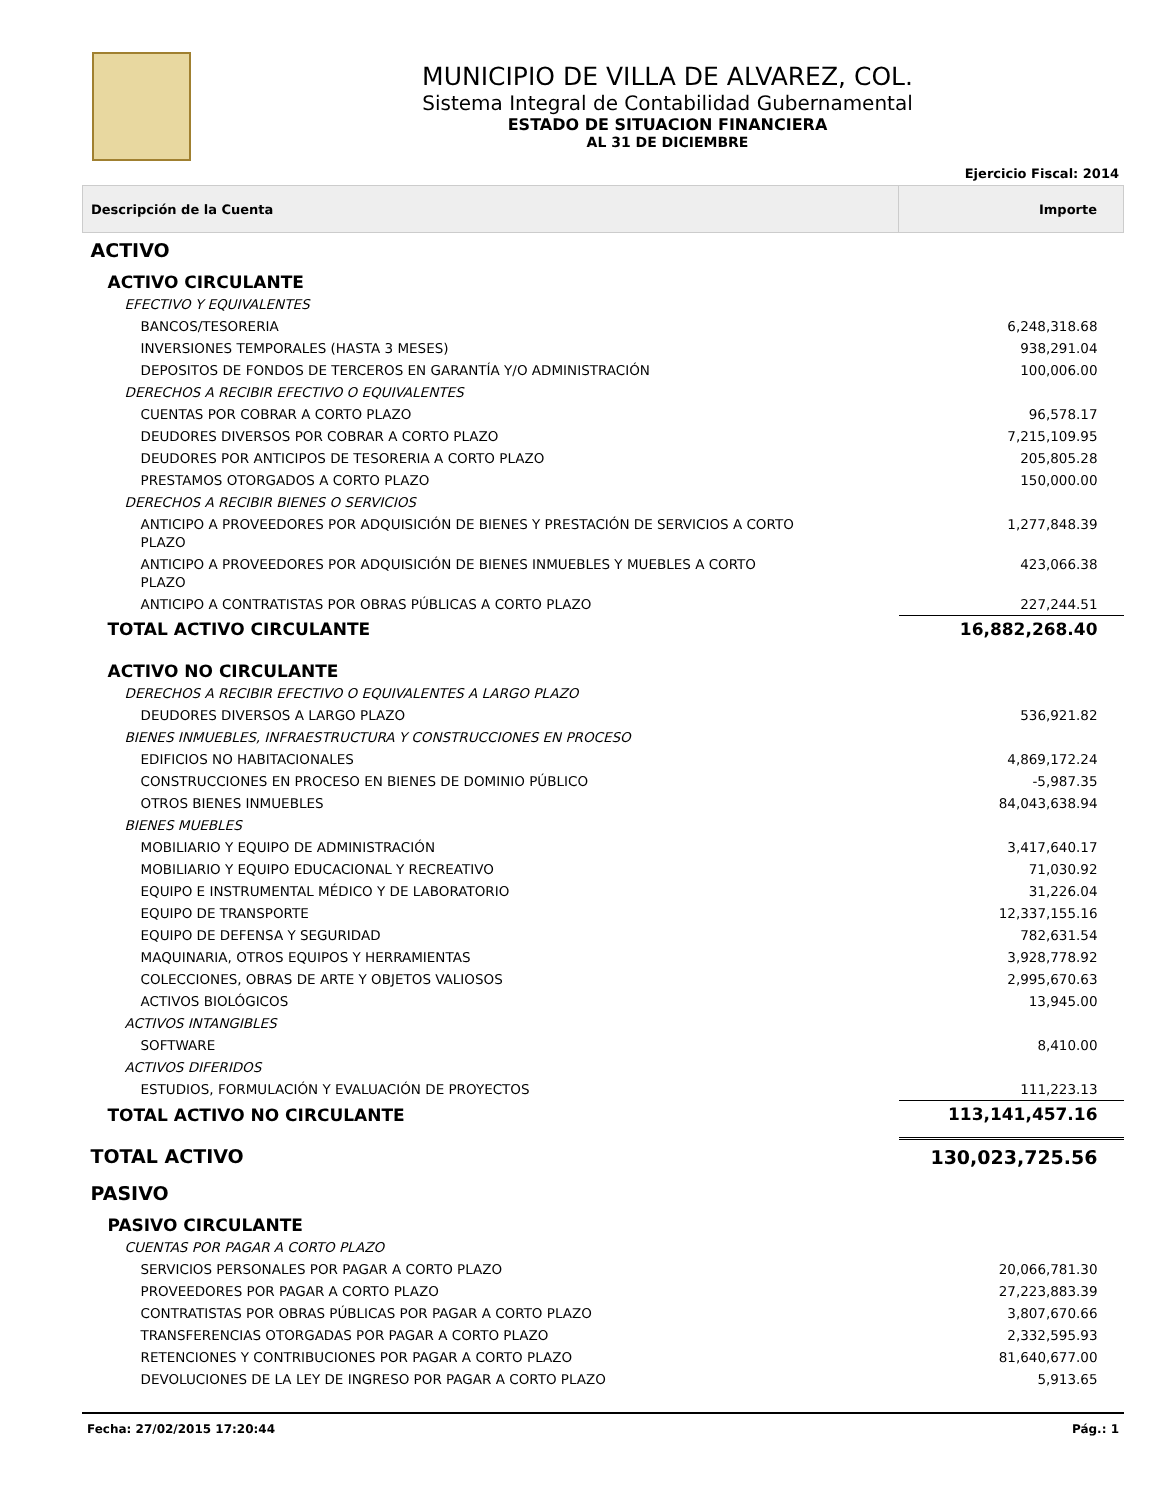MUNICIPIO DE VILLA DE ALVAREZ, COL.
Sistema Integral de Contabilidad Gubernamental
ESTADO DE SITUACION FINANCIERA
AL 31 DE DICIEMBRE
Ejercicio Fiscal: 2014
| Descripción de la Cuenta | Importe |
| --- | --- |
| ACTIVO | |
| ACTIVO CIRCULANTE | |
| EFECTIVO Y EQUIVALENTES | |
| BANCOS/TESORERIA | 6,248,318.68 |
| INVERSIONES TEMPORALES (HASTA 3 MESES) | 938,291.04 |
| DEPOSITOS DE FONDOS DE TERCEROS EN GARANTÍA Y/O ADMINISTRACIÓN | 100,006.00 |
| DERECHOS A RECIBIR EFECTIVO O EQUIVALENTES | |
| CUENTAS POR COBRAR A CORTO PLAZO | 96,578.17 |
| DEUDORES DIVERSOS POR COBRAR A CORTO PLAZO | 7,215,109.95 |
| DEUDORES POR ANTICIPOS DE TESORERIA A CORTO PLAZO | 205,805.28 |
| PRESTAMOS OTORGADOS A CORTO PLAZO | 150,000.00 |
| DERECHOS A RECIBIR BIENES O SERVICIOS | |
| ANTICIPO A PROVEEDORES POR ADQUISICIÓN DE BIENES Y PRESTACIÓN DE SERVICIOS A CORTO PLAZO | 1,277,848.39 |
| ANTICIPO A PROVEEDORES POR ADQUISICIÓN DE BIENES INMUEBLES Y MUEBLES A CORTO PLAZO | 423,066.38 |
| ANTICIPO A CONTRATISTAS POR OBRAS PÚBLICAS A CORTO PLAZO | 227,244.51 |
| TOTAL ACTIVO CIRCULANTE | 16,882,268.40 |
| ACTIVO NO CIRCULANTE | |
| DERECHOS A RECIBIR EFECTIVO O EQUIVALENTES A LARGO PLAZO | |
| DEUDORES DIVERSOS A LARGO PLAZO | 536,921.82 |
| BIENES INMUEBLES, INFRAESTRUCTURA Y CONSTRUCCIONES EN PROCESO | |
| EDIFICIOS NO HABITACIONALES | 4,869,172.24 |
| CONSTRUCCIONES EN PROCESO EN BIENES DE DOMINIO PÚBLICO | -5,987.35 |
| OTROS BIENES INMUEBLES | 84,043,638.94 |
| BIENES MUEBLES | |
| MOBILIARIO Y EQUIPO DE ADMINISTRACIÓN | 3,417,640.17 |
| MOBILIARIO Y EQUIPO EDUCACIONAL Y RECREATIVO | 71,030.92 |
| EQUIPO E INSTRUMENTAL MÉDICO Y DE LABORATORIO | 31,226.04 |
| EQUIPO DE TRANSPORTE | 12,337,155.16 |
| EQUIPO DE DEFENSA Y SEGURIDAD | 782,631.54 |
| MAQUINARIA, OTROS EQUIPOS Y HERRAMIENTAS | 3,928,778.92 |
| COLECCIONES, OBRAS DE ARTE Y OBJETOS VALIOSOS | 2,995,670.63 |
| ACTIVOS BIOLÓGICOS | 13,945.00 |
| ACTIVOS INTANGIBLES | |
| SOFTWARE | 8,410.00 |
| ACTIVOS DIFERIDOS | |
| ESTUDIOS, FORMULACIÓN Y EVALUACIÓN DE PROYECTOS | 111,223.13 |
| TOTAL ACTIVO NO CIRCULANTE | 113,141,457.16 |
| TOTAL ACTIVO | 130,023,725.56 |
| PASIVO | |
| PASIVO CIRCULANTE | |
| CUENTAS POR PAGAR A CORTO PLAZO | |
| SERVICIOS PERSONALES POR PAGAR A CORTO PLAZO | 20,066,781.30 |
| PROVEEDORES POR PAGAR A CORTO PLAZO | 27,223,883.39 |
| CONTRATISTAS POR OBRAS PÚBLICAS POR PAGAR A CORTO PLAZO | 3,807,670.66 |
| TRANSFERENCIAS OTORGADAS POR PAGAR A CORTO PLAZO | 2,332,595.93 |
| RETENCIONES Y CONTRIBUCIONES POR PAGAR A CORTO PLAZO | 81,640,677.00 |
| DEVOLUCIONES DE LA LEY DE INGRESO POR PAGAR A CORTO PLAZO | 5,913.65 |
Fecha: 27/02/2015 17:20:44 Pág.: 1